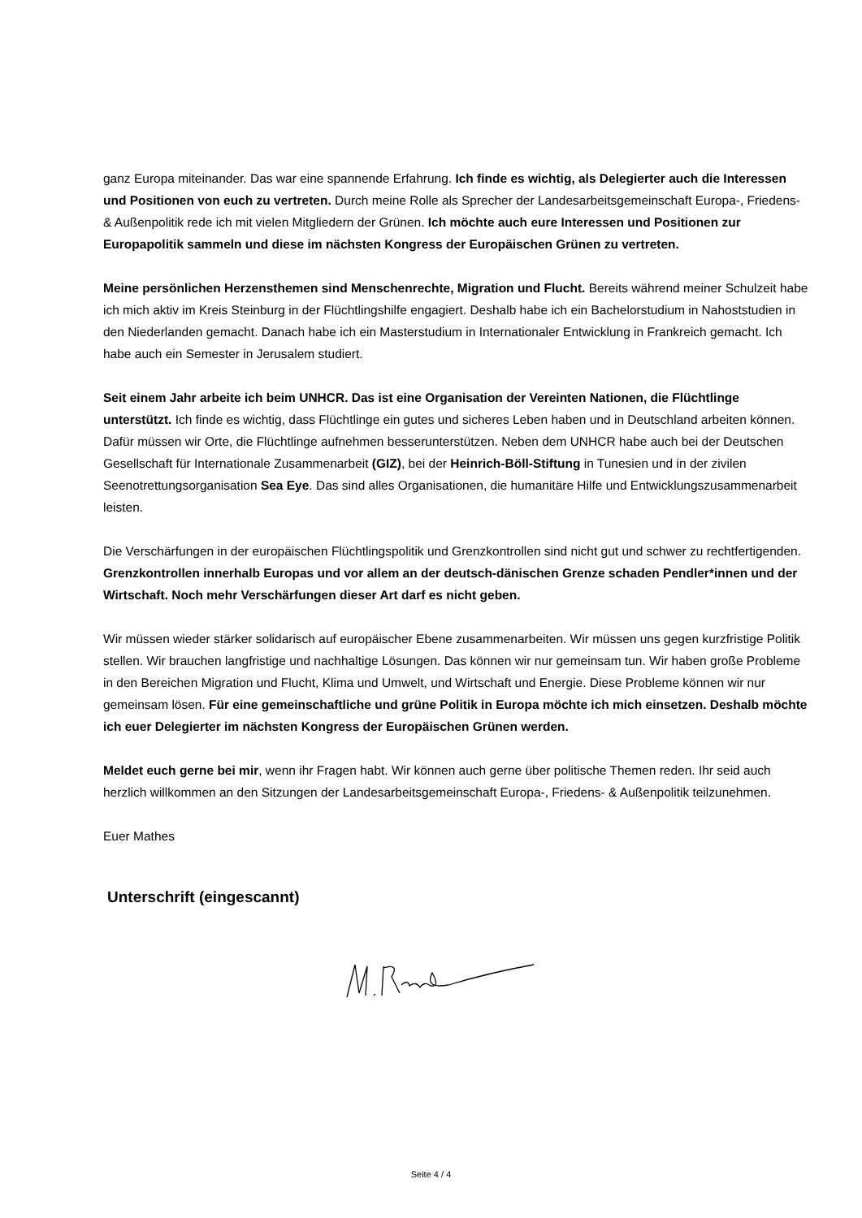ganz Europa miteinander. Das war eine spannende Erfahrung. Ich finde es wichtig, als Delegierter auch die Interessen und Positionen von euch zu vertreten. Durch meine Rolle als Sprecher der Landesarbeitsgemeinschaft Europa-, Friedens- & Außenpolitik rede ich mit vielen Mitgliedern der Grünen. Ich möchte auch eure Interessen und Positionen zur Europapolitik sammeln und diese im nächsten Kongress der Europäischen Grünen zu vertreten.
Meine persönlichen Herzensthemen sind Menschenrechte, Migration und Flucht. Bereits während meiner Schulzeit habe ich mich aktiv im Kreis Steinburg in der Flüchtlingshilfe engagiert. Deshalb habe ich ein Bachelorstudium in Nahoststudien in den Niederlanden gemacht. Danach habe ich ein Masterstudium in Internationaler Entwicklung in Frankreich gemacht. Ich habe auch ein Semester in Jerusalem studiert.
Seit einem Jahr arbeite ich beim UNHCR. Das ist eine Organisation der Vereinten Nationen, die Flüchtlinge unterstützt. Ich finde es wichtig, dass Flüchtlinge ein gutes und sicheres Leben haben und in Deutschland arbeiten können. Dafür müssen wir Orte, die Flüchtlinge aufnehmen besserunterstützen. Neben dem UNHCR habe auch bei der Deutschen Gesellschaft für Internationale Zusammenarbeit (GIZ), bei der Heinrich-Böll-Stiftung in Tunesien und in der zivilen Seenotrettungsorganisation Sea Eye. Das sind alles Organisationen, die humanitäre Hilfe und Entwicklungszusammenarbeit leisten.
Die Verschärfungen in der europäischen Flüchtlingspolitik und Grenzkontrollen sind nicht gut und schwer zu rechtfertigenden. Grenzkontrollen innerhalb Europas und vor allem an der deutsch-dänischen Grenze schaden Pendler*innen und der Wirtschaft. Noch mehr Verschärfungen dieser Art darf es nicht geben.
Wir müssen wieder stärker solidarisch auf europäischer Ebene zusammenarbeiten. Wir müssen uns gegen kurzfristige Politik stellen. Wir brauchen langfristige und nachhaltige Lösungen. Das können wir nur gemeinsam tun. Wir haben große Probleme in den Bereichen Migration und Flucht, Klima und Umwelt, und Wirtschaft und Energie. Diese Probleme können wir nur gemeinsam lösen. Für eine gemeinschaftliche und grüne Politik in Europa möchte ich mich einsetzen. Deshalb möchte ich euer Delegierter im nächsten Kongress der Europäischen Grünen werden.
Meldet euch gerne bei mir, wenn ihr Fragen habt. Wir können auch gerne über politische Themen reden. Ihr seid auch herzlich willkommen an den Sitzungen der Landesarbeitsgemeinschaft Europa-, Friedens- & Außenpolitik teilzunehmen.
Euer Mathes
Unterschrift (eingescannt)
Seite 4 / 4